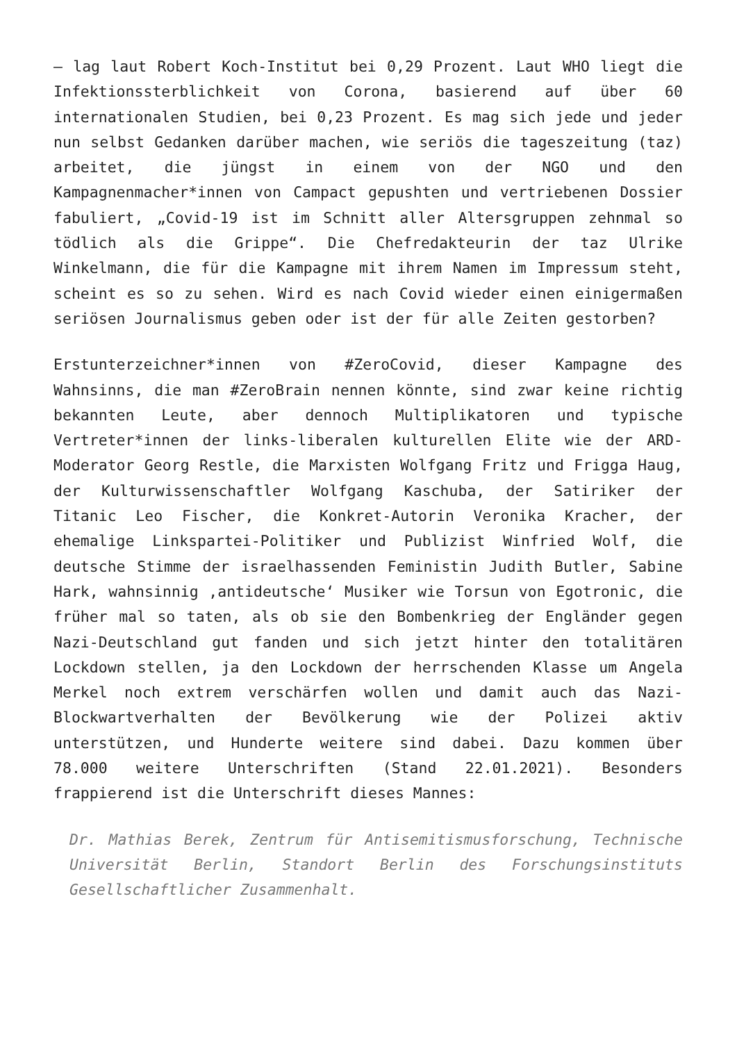– lag laut Robert Koch-Institut bei 0,29 Prozent. Laut WHO liegt die Infektionssterblichkeit von Corona, basierend auf über 60 internationalen Studien, bei 0,23 Prozent. Es mag sich jede und jeder nun selbst Gedanken darüber machen, wie seriös die tageszeitung (taz) arbeitet, die jüngst in einem von der NGO und den Kampagnenmacher*innen von Campact gepushten und vertriebenen Dossier fabuliert, „Covid-19 ist im Schnitt aller Altersgruppen zehnmal so tödlich als die Grippe“. Die Chefredakteurin der taz Ulrike Winkelmann, die für die Kampagne mit ihrem Namen im Impressum steht, scheint es so zu sehen. Wird es nach Covid wieder einen einigermaßen seriösen Journalismus geben oder ist der für alle Zeiten gestorben?
Erstunterzeichner*innen von #ZeroCovid, dieser Kampagne des Wahnsinns, die man #ZeroBrain nennen könnte, sind zwar keine richtig bekannten Leute, aber dennoch Multiplikatoren und typische Vertreter*innen der links-liberalen kulturellen Elite wie der ARD-Moderator Georg Restle, die Marxisten Wolfgang Fritz und Frigga Haug, der Kulturwissenschaftler Wolfgang Kaschuba, der Satiriker der Titanic Leo Fischer, die Konkret-Autorin Veronika Kracher, der ehemalige Linkspartei-Politiker und Publizist Winfried Wolf, die deutsche Stimme der israelhassenden Feministin Judith Butler, Sabine Hark, wahnsinnig ‚antideutsche‘ Musiker wie Torsun von Egotronic, die früher mal so taten, als ob sie den Bombenkrieg der Engländer gegen Nazi-Deutschland gut fanden und sich jetzt hinter den totalitären Lockdown stellen, ja den Lockdown der herrschenden Klasse um Angela Merkel noch extrem verschärfen wollen und damit auch das Nazi-Blockwartverhalten der Bevölkerung wie der Polizei aktiv unterstützen, und Hunderte weitere sind dabei. Dazu kommen über 78.000 weitere Unterschriften (Stand 22.01.2021). Besonders frappierend ist die Unterschrift dieses Mannes:
Dr. Mathias Berek, Zentrum für Antisemitismusforschung, Technische Universität Berlin, Standort Berlin des Forschungsinstituts Gesellschaftlicher Zusammenhalt.